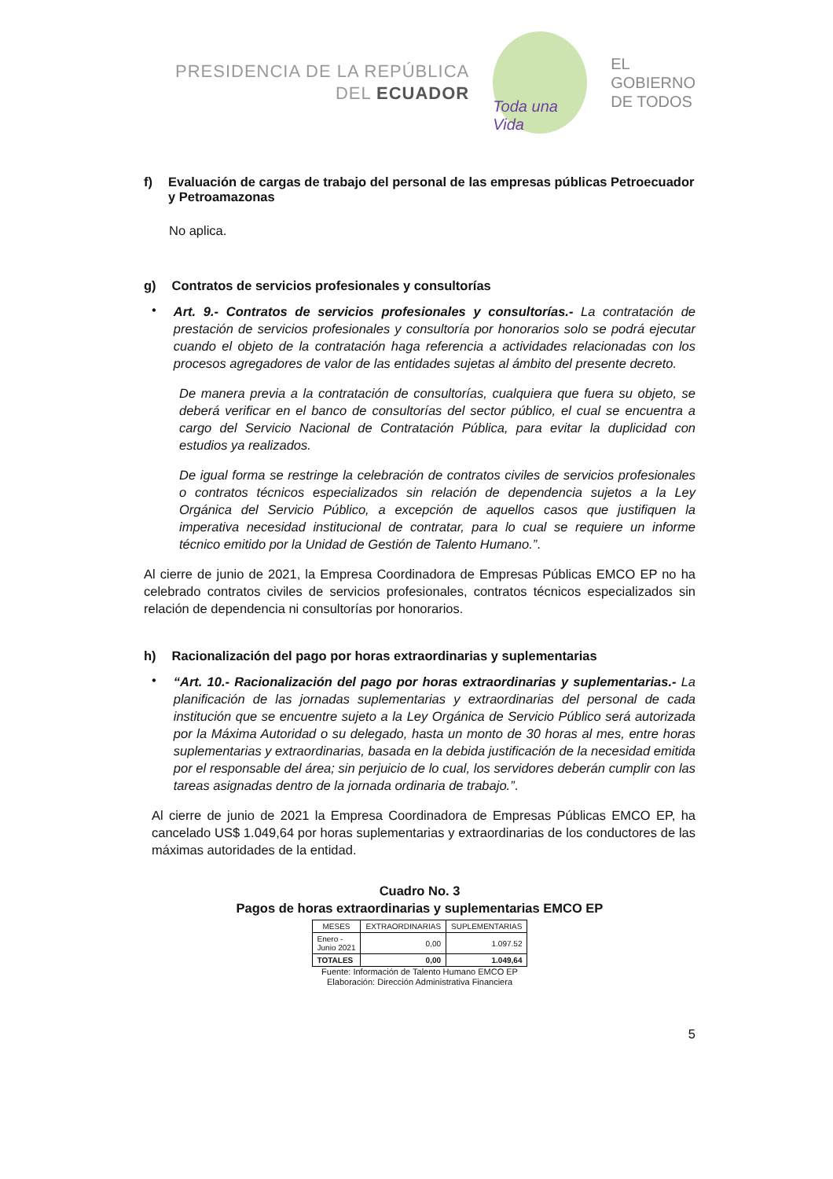PRESIDENCIA DE LA REPÚBLICA
DEL ECUADOR
Toda una Vida
EL
GOBIERNO
DE TODOS
f) Evaluación de cargas de trabajo del personal de las empresas públicas Petroecuador y Petroamazonas
No aplica.
g) Contratos de servicios profesionales y consultorías
•
Art. 9.- Contratos de servicios profesionales y consultorías.- La contratación de prestación de servicios profesionales y consultoría por honorarios solo se podrá ejecutar cuando el objeto de la contratación haga referencia a actividades relacionadas con los procesos agregadores de valor de las entidades sujetas al ámbito del presente decreto.
De manera previa a la contratación de consultorías, cualquiera que fuera su objeto, se deberá verificar en el banco de consultorías del sector público, el cual se encuentra a cargo del Servicio Nacional de Contratación Pública, para evitar la duplicidad con estudios ya realizados.
De igual forma se restringe la celebración de contratos civiles de servicios profesionales o contratos técnicos especializados sin relación de dependencia sujetos a la Ley Orgánica del Servicio Público, a excepción de aquellos casos que justifiquen la imperativa necesidad institucional de contratar, para lo cual se requiere un informe técnico emitido por la Unidad de Gestión de Talento Humano.”.
Al cierre de junio de 2021, la Empresa Coordinadora de Empresas Públicas EMCO EP no ha celebrado contratos civiles de servicios profesionales, contratos técnicos especializados sin relación de dependencia ni consultorías por honorarios.
h) Racionalización del pago por horas extraordinarias y suplementarias
•
“Art. 10.- Racionalización del pago por horas extraordinarias y suplementarias.- La planificación de las jornadas suplementarias y extraordinarias del personal de cada institución que se encuentre sujeto a la Ley Orgánica de Servicio Público será autorizada por la Máxima Autoridad o su delegado, hasta un monto de 30 horas al mes, entre horas suplementarias y extraordinarias, basada en la debida justificación de la necesidad emitida por el responsable del área; sin perjuicio de lo cual, los servidores deberán cumplir con las tareas asignadas dentro de la jornada ordinaria de trabajo.”.
Al cierre de junio de 2021 la Empresa Coordinadora de Empresas Públicas EMCO EP, ha cancelado US$ 1.049,64 por horas suplementarias y extraordinarias de los conductores de las máximas autoridades de la entidad.
Cuadro No. 3
Pagos de horas extraordinarias y suplementarias EMCO EP
| MESES | EXTRAORDINARIAS | SUPLEMENTARIAS |
| --- | --- | --- |
| Enero - Junio 2021 | 0,00 | 1.097.52 |
| TOTALES | 0,00 | 1.049,64 |
Fuente: Información de Talento Humano EMCO EP
Elaboración: Dirección Administrativa Financiera
5